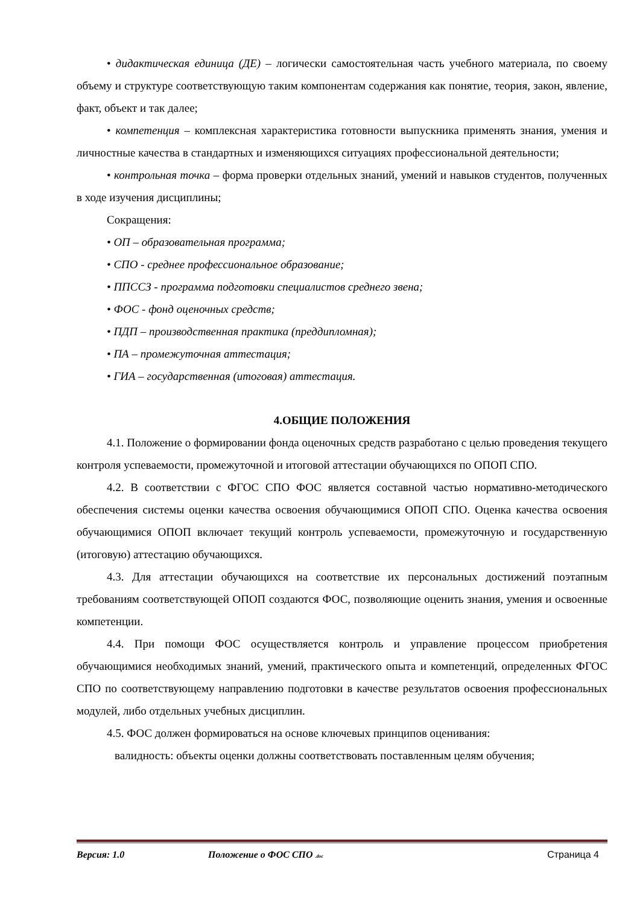• дидактическая единица (ДЕ) – логически самостоятельная часть учебного материала, по своему объему и структуре соответствующую таким компонентам содержания как понятие, теория, закон, явление, факт, объект и так далее;
• компетенция – комплексная характеристика готовности выпускника применять знания, умения и личностные качества в стандартных и изменяющихся ситуациях профессиональной деятельности;
• контрольная точка – форма проверки отдельных знаний, умений и навыков студентов, полученных в ходе изучения дисциплины;
Сокращения:
• ОП – образовательная программа;
• СПО - среднее профессиональное образование;
• ППССЗ - программа подготовки специалистов среднего звена;
• ФОС - фонд оценочных средств;
• ПДП – производственная практика (преддипломная);
• ПА – промежуточная аттестация;
• ГИА – государственная (итоговая) аттестация.
4.ОБЩИЕ ПОЛОЖЕНИЯ
4.1. Положение о формировании фонда оценочных средств разработано с целью проведения текущего контроля успеваемости, промежуточной и итоговой аттестации обучающихся по ОПОП СПО.
4.2. В соответствии с ФГОС СПО ФОС является составной частью нормативно-методического обеспечения системы оценки качества освоения обучающимися ОПОП СПО. Оценка качества освоения обучающимися ОПОП включает текущий контроль успеваемости, промежуточную и государственную (итоговую) аттестацию обучающихся.
4.3. Для аттестации обучающихся на соответствие их персональных достижений поэтапным требованиям соответствующей ОПОП создаются ФОС, позволяющие оценить знания, умения и освоенные компетенции.
4.4. При помощи ФОС осуществляется контроль и управление процессом приобретения обучающимися необходимых знаний, умений, практического опыта и компетенций, определенных ФГОС СПО по соответствующему направлению подготовки в качестве результатов освоения профессиональных модулей, либо отдельных учебных дисциплин.
4.5. ФОС должен формироваться на основе ключевых принципов оценивания:
валидность: объекты оценки должны соответствовать поставленным целям обучения;
Версия: 1.0 Положение о ФОС СПО .doc Страница 4